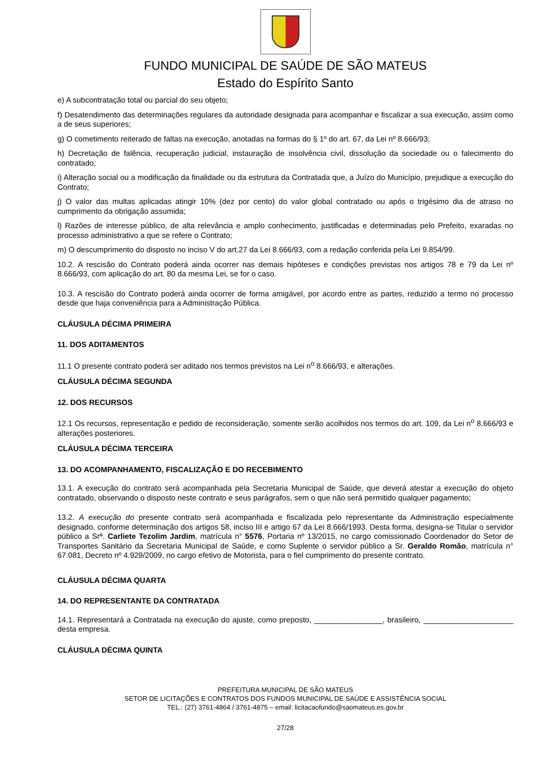FUNDO MUNICIPAL DE SAÚDE DE SÃO MATEUS
Estado do Espírito Santo
e) A subcontratação total ou parcial do seu objeto;
f) Desatendimento das determinações regulares da autoridade designada para acompanhar e fiscalizar a sua execução, assim como a de seus superiores;
g) O cometimento reiterado de faltas na execução, anotadas na formas do § 1º do art. 67, da Lei nº 8.666/93;
h) Decretação de falência, recuperação judicial, instauração de insolvência civil, dissolução da sociedade ou o falecimento do contratado;
i) Alteração social ou a modificação da finalidade ou da estrutura da Contratada que, a Juízo do Município, prejudique a execução do Contrato;
j) O valor das multas aplicadas atingir 10% (dez por cento) do valor global contratado ou após o trigésimo dia de atraso no cumprimento da obrigação assumida;
l) Razões de interesse público, de alta relevância e amplo conhecimento, justificadas e determinadas pelo Prefeito, exaradas no processo administrativo a que se refere o Contrato;
m) O descumprimento do disposto no inciso V do art.27 da Lei 8.666/93, com a redação conferida pela Lei 9.854/99.
10.2. A rescisão do Contrato poderá ainda ocorrer nas demais hipóteses e condições previstas nos artigos 78 e 79 da Lei nº 8.666/93, com aplicação do art. 80 da mesma Lei, se for o caso.
10.3. A rescisão do Contrato poderá ainda ocorrer de forma amigável, por acordo entre as partes, reduzido a termo no processo desde que haja conveniência para a Administração Pública.
CLÁUSULA DÉCIMA PRIMEIRA
11. DOS ADITAMENTOS
11.1 O presente contrato poderá ser aditado nos termos previstos na Lei n<sup>o</sup> 8.666/93, e alterações.
CLÁUSULA DÉCIMA SEGUNDA
12. DOS RECURSOS
12.1 Os recursos, representação e pedido de reconsideração, somente serão acolhidos nos termos do art. 109, da Lei n<sup>o</sup> 8.666/93 e alterações posteriores.
CLÁUSULA DÉCIMA TERCEIRA
13. DO ACOMPANHAMENTO, FISCALIZAÇÃO E DO RECEBIMENTO
13.1. A execução do contrato será acompanhada pela Secretaria Municipal de Saúde, que deverá atestar a execução do objeto contratado, observando o disposto neste contrato e seus parágrafos, sem o que não será permitido qualquer pagamento;
13.2. A execução do presente contrato será acompanhada e fiscalizada pelo representante da Administração especialmente designado, conforme determinação dos artigos 58, inciso III e artigo 67 da Lei 8.666/1993. Desta forma, designa-se Titular o servidor público a Srª. Carliete Tezolim Jardim, matrícula n° 5576, Portaria nº 13/2015, no cargo comissionado Coordenador do Setor de Transportes Sanitário da Secretaria Municipal de Saúde, e como Suplente o servidor público a Sr. Geraldo Romão, matrícula n° 67.081, Decreto nº 4.929/2009, no cargo efetivo de Motorista, para o fiel cumprimento do presente contrato.
CLÁUSULA DÉCIMA QUARTA
14. DO REPRESENTANTE DA CONTRATADA
14.1. Representará a Contratada na execução do ajuste, como preposto, ________________, brasileiro, _____________________ desta empresa.
CLÁUSULA DÉCIMA QUINTA
PREFEITURA MUNICIPAL DE SÃO MATEUS
SETOR DE LICITAÇÕES E CONTRATOS DOS FUNDOS MUNICIPAL DE SAÚDE E ASSISTÊNCIA SOCIAL
TEL.: (27) 3761-4864 / 3761-4875 – email: licitacaofundo@saomateus.es.gov.br
27/28